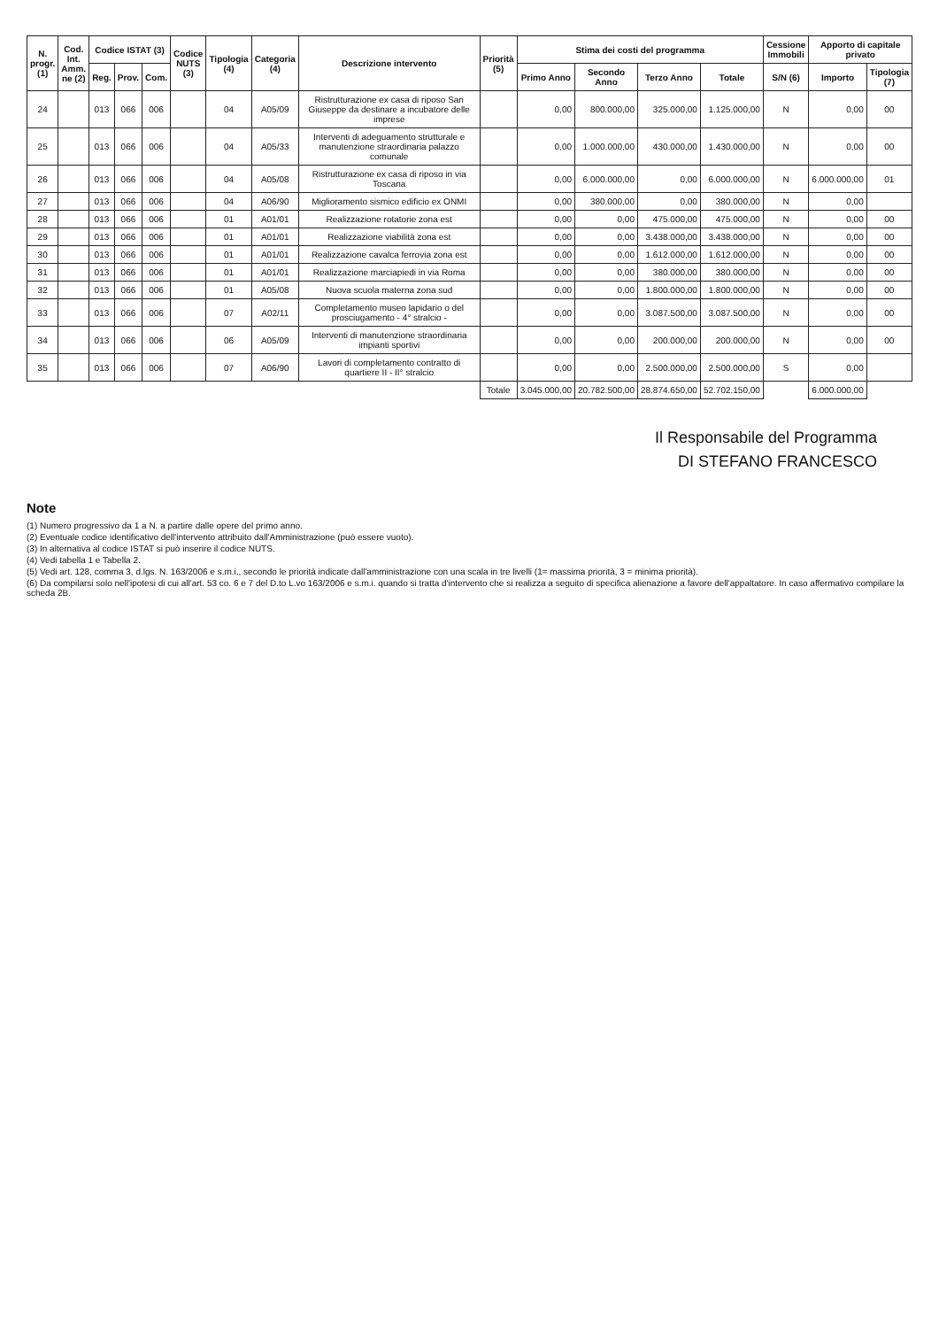| N. progr. (1) | Cod. Int. Amm. ne (2) | Codice ISTAT (3) | | | Codice NUTS (3) | Tipologia (4) | Categoria (4) | Descrizione intervento | Priorità (5) | Stima dei costi del programma | | | | Cessione Immobili | Apporto di capitale privato | |
| --- | --- | --- | --- | --- | --- | --- | --- | --- | --- | --- | --- | --- | --- | --- | --- | --- |
| | | Reg. | Prov. | Com. | | | | | | Primo Anno | Secondo Anno | Terzo Anno | Totale | S/N (6) | Importo | Tipologia (7) |
| 24 | | 013 | 066 | 006 | | 04 | A05/09 | Ristrutturazione ex casa di riposo San Giuseppe da destinare a incubatore delle imprese | | 0,00 | 800.000,00 | 325.000,00 | 1.125.000,00 | N | 0,00 | 00 |
| 25 | | 013 | 066 | 006 | | 04 | A05/33 | Interventi di adeguamento strutturale e manutenzione straordinaria palazzo comunale | | 0,00 | 1.000.000,00 | 430.000,00 | 1.430.000,00 | N | 0,00 | 00 |
| 26 | | 013 | 066 | 006 | | 04 | A05/08 | Ristrutturazione ex casa di riposo in via Toscana | | 0,00 | 6.000.000,00 | 0,00 | 6.000.000,00 | N | 6.000.000,00 | 01 |
| 27 | | 013 | 066 | 006 | | 04 | A06/90 | Miglioramento sismico edificio ex ONMI | | 0,00 | 380.000,00 | 0,00 | 380.000,00 | N | 0,00 | |
| 28 | | 013 | 066 | 006 | | 01 | A01/01 | Realizzazione rotatorie zona est | | 0,00 | 0,00 | 475.000,00 | 475.000,00 | N | 0,00 | 00 |
| 29 | | 013 | 066 | 006 | | 01 | A01/01 | Realizzazione viabilità zona est | | 0,00 | 0,00 | 3.438.000,00 | 3.438.000,00 | N | 0,00 | 00 |
| 30 | | 013 | 066 | 006 | | 01 | A01/01 | Realizzazione cavalca ferrovia zona est | | 0,00 | 0,00 | 1.612.000,00 | 1.612.000,00 | N | 0,00 | 00 |
| 31 | | 013 | 066 | 006 | | 01 | A01/01 | Realizzazione marciapiedi in via Roma | | 0,00 | 0,00 | 380.000,00 | 380.000,00 | N | 0,00 | 00 |
| 32 | | 013 | 066 | 006 | | 01 | A05/08 | Nuova scuola materna zona sud | | 0,00 | 0,00 | 1.800.000,00 | 1.800.000,00 | N | 0,00 | 00 |
| 33 | | 013 | 066 | 006 | | 07 | A02/11 | Completamento museo lapidario o del prosciugamento - 4° stralcio - | | 0,00 | 0,00 | 3.087.500,00 | 3.087.500,00 | N | 0,00 | 00 |
| 34 | | 013 | 066 | 006 | | 06 | A05/09 | Interventi di manutenzione straordinaria impianti sportivi | | 0,00 | 0,00 | 200.000,00 | 200.000,00 | N | 0,00 | 00 |
| 35 | | 013 | 066 | 006 | | 07 | A06/90 | Lavori di completamento contratto di quartiere II - II° stralcio | | 0,00 | 0,00 | 2.500.000,00 | 2.500.000,00 | S | 0,00 | |
| | | | | | | | | | Totale | 3.045.000,00 | 20.782.500,00 | 28.874.650,00 | 52.702.150,00 | | 6.000.000,00 | |
Il Responsabile del Programma
DI STEFANO FRANCESCO
Note
(1) Numero progressivo da 1 a N. a partire dalle opere del primo anno.
(2) Eventuale codice identificativo dell'intervento attribuito dall'Amministrazione (può essere vuoto).
(3) In alternativa al codice ISTAT si può inserire il codice NUTS.
(4) Vedi tabella 1 e Tabella 2.
(5) Vedi art. 128, comma 3, d.lgs. N. 163/2006 e s.m.i., secondo le priorità indicate dall'amministrazione con una scala in tre livelli (1= massima priorità, 3 = minima priorità).
(6) Da compilarsi solo nell'ipotesi di cui all'art. 53 co. 6 e 7 del D.to L.vo 163/2006 e s.m.i. quando si tratta d'intervento che si realizza a seguito di specifica alienazione a favore dell'appaltatore. In caso affermativo compilare la scheda 2B.